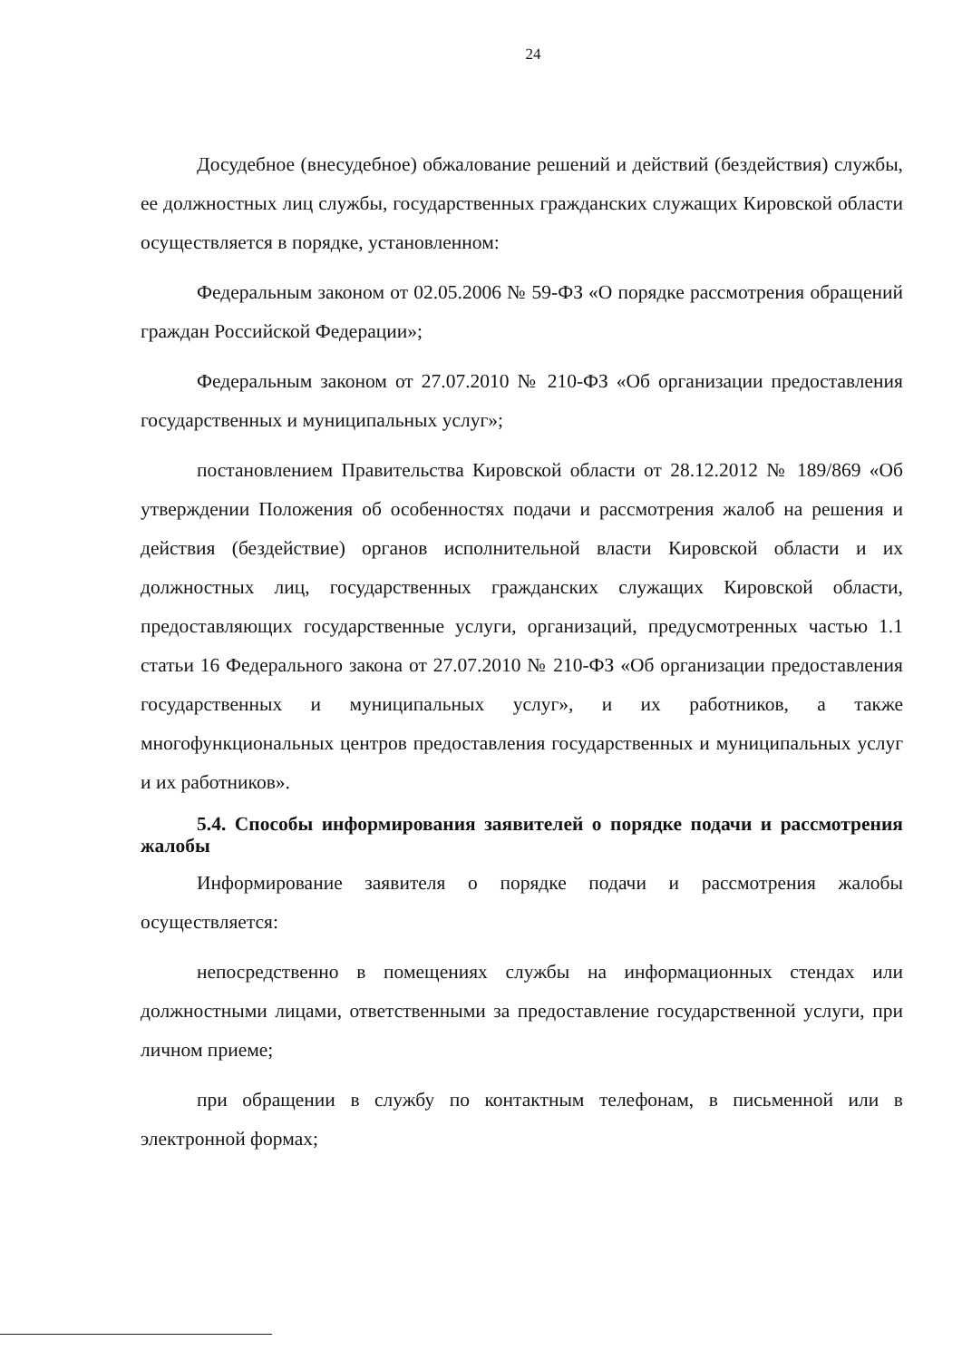24
Досудебное (внесудебное) обжалование решений и действий (бездействия) службы, ее должностных лиц службы, государственных гражданских служащих Кировской области осуществляется в порядке, установленном:
Федеральным законом от 02.05.2006 № 59-ФЗ «О порядке рассмотрения обращений граждан Российской Федерации»;
Федеральным законом от 27.07.2010 № 210-ФЗ «Об организации предоставления государственных и муниципальных услуг»;
постановлением Правительства Кировской области от 28.12.2012 № 189/869 «Об утверждении Положения об особенностях подачи и рассмотрения жалоб на решения и действия (бездействие) органов исполнительной власти Кировской области и их должностных лиц, государственных гражданских служащих Кировской области, предоставляющих государственные услуги, организаций, предусмотренных частью 1.1 статьи 16 Федерального закона от 27.07.2010 № 210-ФЗ «Об организации предоставления государственных и муниципальных услуг», и их работников, а также многофункциональных центров предоставления государственных и муниципальных услуг и их работников».
5.4. Способы информирования заявителей о порядке подачи и рассмотрения жалобы
Информирование заявителя о порядке подачи и рассмотрения жалобы осуществляется:
непосредственно в помещениях службы на информационных стендах или должностными лицами, ответственными за предоставление государственной услуги, при личном приеме;
при обращении в службу по контактным телефонам, в письменной или в электронной формах;